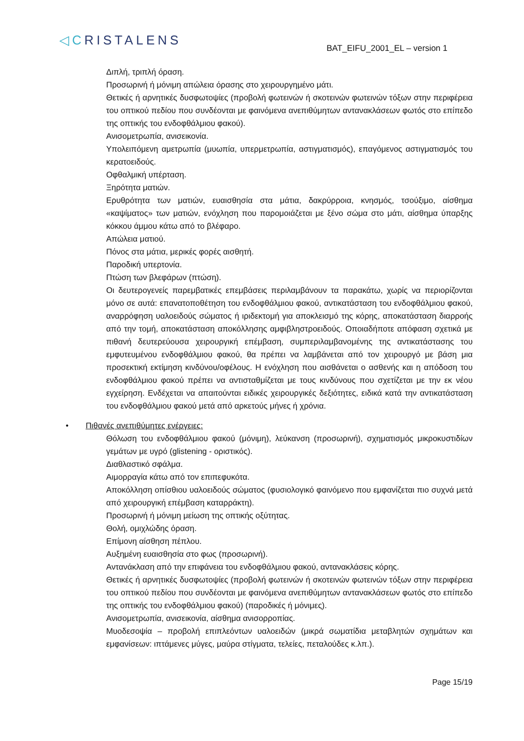◁CRISTALENS
BAT_EIFU_2001_EL – version 1
Διπλή, τριπλή όραση.
Προσωρινή ή μόνιμη απώλεια όρασης στο χειρουργημένο μάτι.
Θετικές ή αρνητικές δυσφωτοψίες (προβολή φωτεινών ή σκοτεινών φωτεινών τόξων στην περιφέρεια του οπτικού πεδίου που συνδέονται με φαινόμενα ανεπιθύμητων αντανακλάσεων φωτός στο επίπεδο της οπτικής του ενδοφθάλμιου φακού).
Ανισομετρωπία, ανισεικονία.
Υπολειπόμενη αμετρωπία (μυωπία, υπερμετρωπία, αστιγματισμός), επαγόμενος αστιγματισμός του κερατοειδούς.
Οφθαλμική υπέρταση.
Ξηρότητα ματιών.
Ερυθρότητα των ματιών, ευαισθησία στα μάτια, δακρύρροια, κνησμός, τσούξιμο, αίσθημα «καψίματος» των ματιών, ενόχληση που παρομοιάζεται με ξένο σώμα στο μάτι, αίσθημα ύπαρξης κόκκου άμμου κάτω από το βλέφαρο.
Απώλεια ματιού.
Πόνος στα μάτια, μερικές φορές αισθητή.
Παροδική υπερτονία.
Πτώση των βλεφάρων (πτώση).
Οι δευτερογενείς παρεμβατικές επεμβάσεις περιλαμβάνουν τα παρακάτω, χωρίς να περιορίζονται μόνο σε αυτά: επανατοποθέτηση του ενδοφθάλμιου φακού, αντικατάσταση του ενδοφθάλμιου φακού, αναρρόφηση υαλοειδούς σώματος ή ιριδεκτομή για αποκλεισμό της κόρης, αποκατάσταση διαρροής από την τομή, αποκατάσταση αποκόλλησης αμφιβληστροειδούς. Οποιαδήποτε απόφαση σχετικά με πιθανή δευτερεύουσα χειρουργική επέμβαση, συμπεριλαμβανομένης της αντικατάστασης του εμφυτευμένου ενδοφθάλμιου φακού, θα πρέπει να λαμβάνεται από τον χειρουργό με βάση μια προσεκτική εκτίμηση κινδύνου/οφέλους. Η ενόχληση που αισθάνεται ο ασθενής και η απόδοση του ενδοφθάλμιου φακού πρέπει να αντισταθμίζεται με τους κινδύνους που σχετίζεται με την εκ νέου εγχείρηση. Ενδέχεται να απαιτούνται ειδικές χειρουργικές δεξιότητες, ειδικά κατά την αντικατάσταση του ενδοφθάλμιου φακού μετά από αρκετούς μήνες ή χρόνια.
• Πιθανές ανεπιθύμητες ενέργειες:
Θόλωση του ενδοφθάλμιου φακού (μόνιμη), λεύκανση (προσωρινή), σχηματισμός μικροκυστιδίων γεμάτων με υγρό (glistening - οριστικός).
Διαθλαστικό σφάλμα.
Αιμορραγία κάτω από τον επιπεφυκότα.
Αποκόλληση οπίσθιου υαλοειδούς σώματος (φυσιολογικό φαινόμενο που εμφανίζεται πιο συχνά μετά από χειρουργική επέμβαση καταρράκτη).
Προσωρινή ή μόνιμη μείωση της οπτικής οξύτητας.
Θολή, ομιχλώδης όραση.
Επίμονη αίσθηση πέπλου.
Αυξημένη ευαισθησία στο φως (προσωρινή).
Αντανάκλαση από την επιφάνεια του ενδοφθάλμιου φακού, αντανακλάσεις κόρης.
Θετικές ή αρνητικές δυσφωτοψίες (προβολή φωτεινών ή σκοτεινών φωτεινών τόξων στην περιφέρεια του οπτικού πεδίου που συνδέονται με φαινόμενα ανεπιθύμητων αντανακλάσεων φωτός στο επίπεδο της οπτικής του ενδοφθάλμιου φακού) (παροδικές ή μόνιμες).
Ανισομετρωπία, ανισεικονία, αίσθημα ανισορροπίας.
Μυοδεσοψία – προβολή επιπλεόντων υαλοειδών (μικρά σωματίδια μεταβλητών σχημάτων και εμφανίσεων: ιπτάμενες μύγες, μαύρα στίγματα, τελείες, πεταλούδες κ.λπ.).
Page 15/19